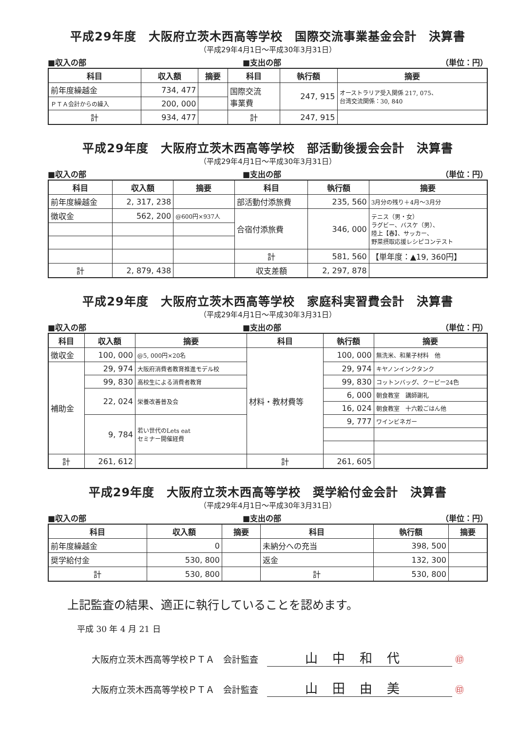平成29年度　大阪府立茨木西高等学校　国際交流事業基金会計　決算書
（平成29年4月1日～平成30年3月31日）
■収入の部 ■支出の部 （単位：円）
| 科目 | 収入額 | 摘要 | 科目 | 執行額 | 摘要 |
| --- | --- | --- | --- | --- | --- |
| 前年度繰越金 | 734, 477 | | 国際交流 事業費 | 247, 915 | オーストラリア受入関係 217, 075、 台湾交流関係：30, 840 |
| ＰＴＡ会計からの繰入 | 200, 000 | | | | |
| 計 | 934, 477 | | 計 | 247, 915 | |
平成29年度　大阪府立茨木西高等学校　部活動後援会会計　決算書
（平成29年4月1日～平成30年3月31日）
■収入の部 ■支出の部 （単位：円）
| 科目 | 収入額 | 摘要 | 科目 | 執行額 | 摘要 |
| --- | --- | --- | --- | --- | --- |
| 前年度繰越金 | 2, 317, 238 | | 部活動付添旅費 | 235, 560 | 3月分の残り＋4月～3月分 |
| 徴収金 | 562, 200 | @600円×937人 | 合宿付添旅費 | 346, 000 | テニス（男・女） ラグビー、バスケ（男）、 陸上【春】、サッカー、 野菜摂取応援レシピコンテスト |
| | | | 計 | 581, 560 | 【単年度：▲19, 360円】 |
| 計 | 2, 879, 438 | | 収支差額 | 2, 297, 878 | |
平成29年度　大阪府立茨木西高等学校　家庭科実習費会計　決算書
（平成29年4月1日～平成30年3月31日）
■収入の部 ■支出の部 （単位：円）
| 科目 | 収入額 | 摘要 | 科目 | 執行額 | 摘要 |
| --- | --- | --- | --- | --- | --- |
| 徴収金 | 100, 000 | @5, 000円×20名 | 材料・教材費等 | 100, 000 | 無洗米、和菓子材料 他 |
| 補助金 | 29, 974 | 大阪府消費者教育推進モデル校 | | 29, 974 | キヤノンインクタンク |
| | 99, 830 | 高校生による消費者教育 | | 99, 830 | コットンバッグ、クーピー24色 |
| | 22, 024 | 栄養改善普及会 | | 6, 000 | 朝食教室 講師謝礼 |
| | | | | 16, 024 | 朝食教室 十六穀ごはん他 |
| | 9, 784 | 若い世代のLets eat セミナー開催経費 | | 9, 777 | ワインビネガー |
| 計 | 261, 612 | | 計 | 261, 605 | |
平成29年度　大阪府立茨木西高等学校　奨学給付金会計　決算書
（平成29年4月1日～平成30年3月31日）
■収入の部 ■支出の部 （単位：円）
| 科目 | 収入額 | 摘要 | 科目 | 執行額 | 摘要 |
| --- | --- | --- | --- | --- | --- |
| 前年度繰越金 | 0 | | 未納分への充当 | 398, 500 | |
| 奨学給付金 | 530, 800 | | 返金 | 132, 300 | |
| 計 | 530, 800 | | 計 | 530, 800 | |
上記監査の結果、適正に執行していることを認めます。
平成 30 年 4 月 21 日
大阪府立茨木西高等学校ＰＴＡ　会計監査　山中和代 ㊞
大阪府立茨木西高等学校ＰＴＡ　会計監査　山田由美 ㊞